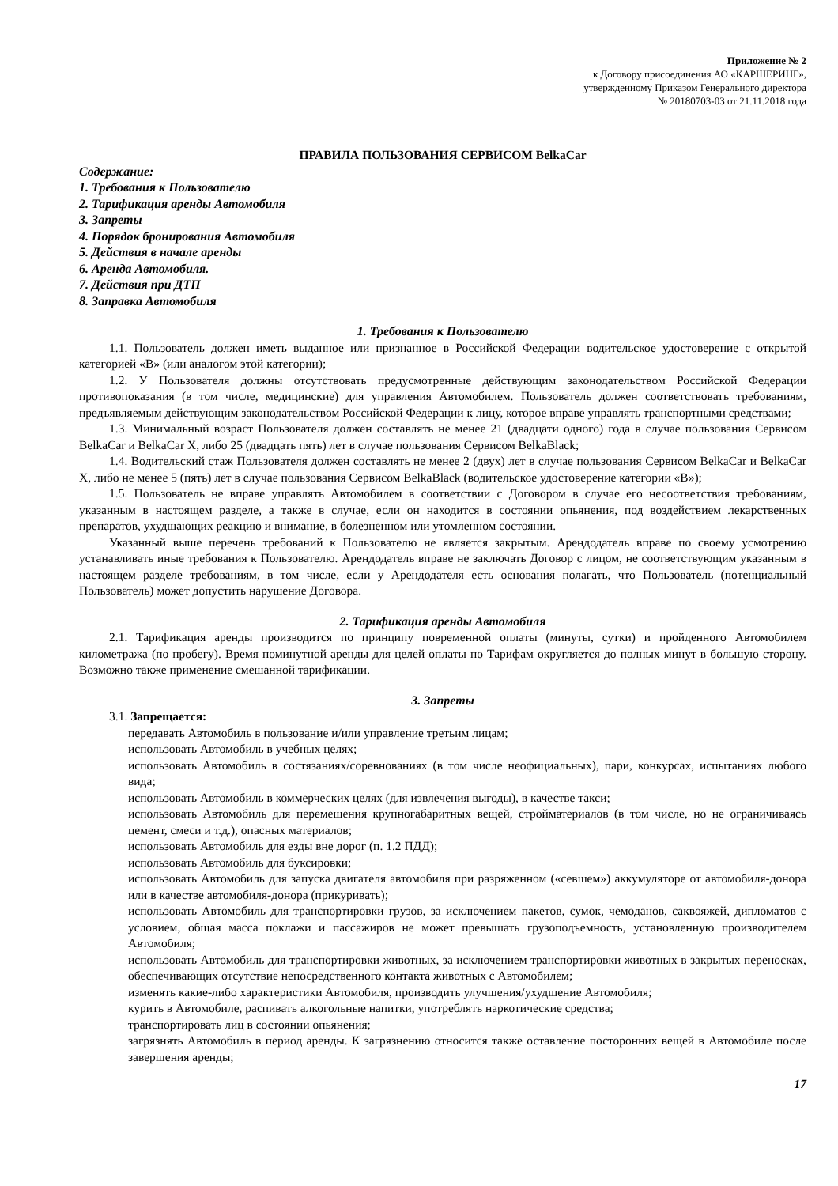Приложение № 2
к Договору присоединения АО «КАРШЕРИНГ»,
утвержденному Приказом Генерального директора
№ 20180703-03 от 21.11.2018 года
ПРАВИЛА ПОЛЬЗОВАНИЯ СЕРВИСОМ BelkaCar
Содержание:
1. Требования к Пользователю
2. Тарификация аренды Автомобиля
3. Запреты
4. Порядок бронирования Автомобиля
5. Действия в начале аренды
6. Аренда Автомобиля.
7. Действия при ДТП
8. Заправка Автомобиля
1. Требования к Пользователю
1.1. Пользователь должен иметь выданное или признанное в Российской Федерации водительское удостоверение с открытой категорией «В» (или аналогом этой категории);
1.2. У Пользователя должны отсутствовать предусмотренные действующим законодательством Российской Федерации противопоказания (в том числе, медицинские) для управления Автомобилем. Пользователь должен соответствовать требованиям, предъявляемым действующим законодательством Российской Федерации к лицу, которое вправе управлять транспортными средствами;
1.3. Минимальный возраст Пользователя должен составлять не менее 21 (двадцати одного) года в случае пользования Сервисом BelkaCar и BelkaCar X, либо 25 (двадцать пять) лет в случае пользования Сервисом BelkaBlack;
1.4. Водительский стаж Пользователя должен составлять не менее 2 (двух) лет в случае пользования Сервисом BelkaCar и BelkaCar X, либо не менее 5 (пять) лет в случае пользования Сервисом BelkaBlack (водительское удостоверение категории «В»);
1.5. Пользователь не вправе управлять Автомобилем в соответствии с Договором в случае его несоответствия требованиям, указанным в настоящем разделе, а также в случае, если он находится в состоянии опьянения, под воздействием лекарственных препаратов, ухудшающих реакцию и внимание, в болезненном или утомленном состоянии.
Указанный выше перечень требований к Пользователю не является закрытым. Арендодатель вправе по своему усмотрению устанавливать иные требования к Пользователю. Арендодатель вправе не заключать Договор с лицом, не соответствующим указанным в настоящем разделе требованиям, в том числе, если у Арендодателя есть основания полагать, что Пользователь (потенциальный Пользователь) может допустить нарушение Договора.
2. Тарификация аренды Автомобиля
2.1. Тарификация аренды производится по принципу повременной оплаты (минуты, сутки) и пройденного Автомобилем километража (по пробегу). Время поминутной аренды для целей оплаты по Тарифам округляется до полных минут в большую сторону. Возможно также применение смешанной тарификации.
3. Запреты
3.1. Запрещается:
передавать Автомобиль в пользование и/или управление третьим лицам;
использовать Автомобиль в учебных целях;
использовать Автомобиль в состязаниях/соревнованиях (в том числе неофициальных), пари, конкурсах, испытаниях любого вида;
использовать Автомобиль в коммерческих целях (для извлечения выгоды), в качестве такси;
использовать Автомобиль для перемещения крупногабаритных вещей, стройматериалов (в том числе, но не ограничиваясь цемент, смеси и т.д.), опасных материалов;
использовать Автомобиль для езды вне дорог (п. 1.2 ПДД);
использовать Автомобиль для буксировки;
использовать Автомобиль для запуска двигателя автомобиля при разряженном («севшем») аккумуляторе от автомобиля-донора или в качестве автомобиля-донора (прикуривать);
использовать Автомобиль для транспортировки грузов, за исключением пакетов, сумок, чемоданов, саквояжей, дипломатов с условием, общая масса поклажи и пассажиров не может превышать грузоподъемность, установленную производителем Автомобиля;
использовать Автомобиль для транспортировки животных, за исключением транспортировки животных в закрытых переносках, обеспечивающих отсутствие непосредственного контакта животных с Автомобилем;
изменять какие-либо характеристики Автомобиля, производить улучшения/ухудшение Автомобиля;
курить в Автомобиле, распивать алкогольные напитки, употреблять наркотические средства;
транспортировать лиц в состоянии опьянения;
загрязнять Автомобиль в период аренды. К загрязнению относится также оставление посторонних вещей в Автомобиле после завершения аренды;
17